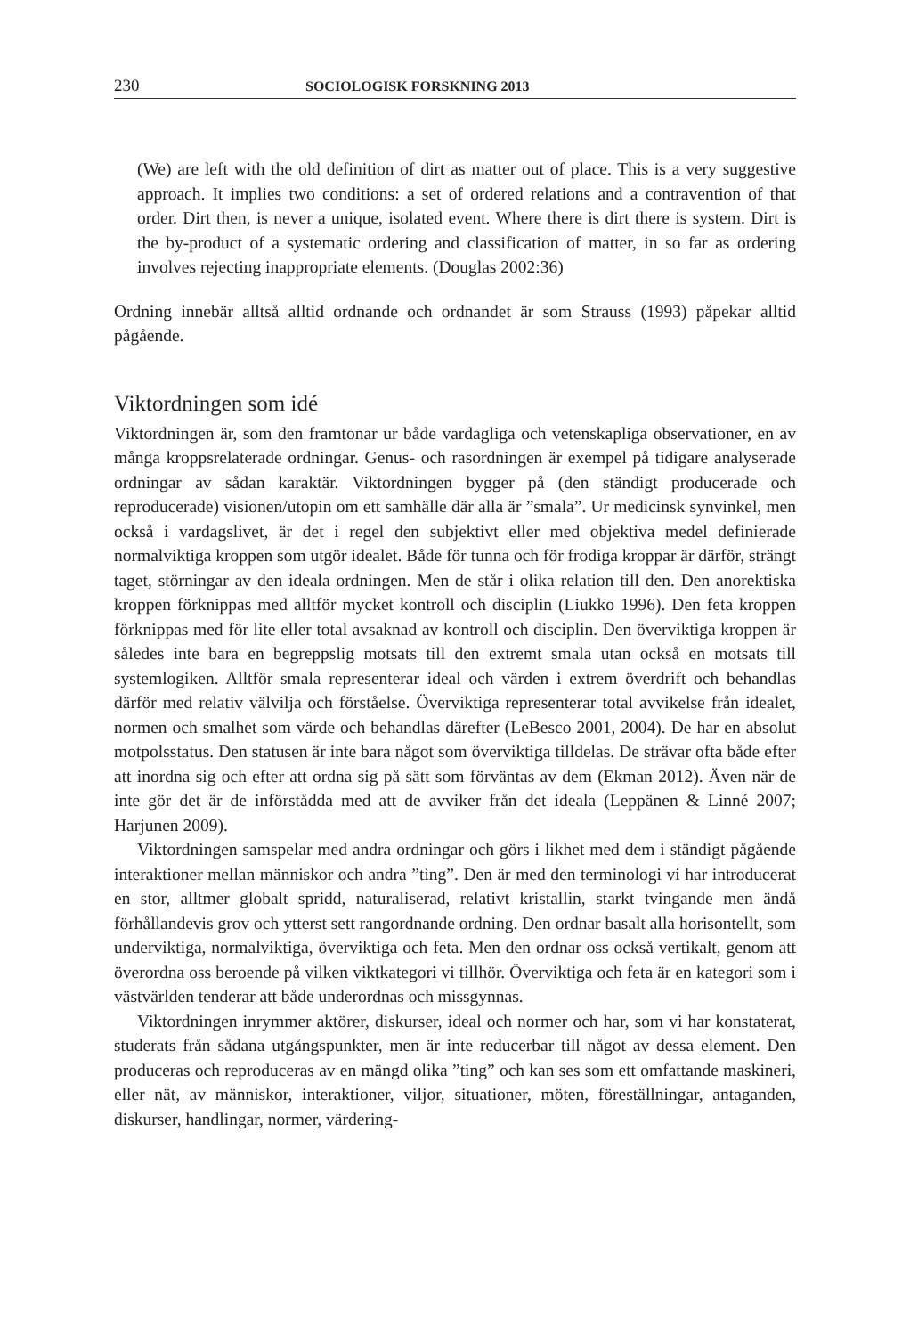230 SOCIOLOGISK FORSKNING 2013
(We) are left with the old definition of dirt as matter out of place. This is a very suggestive approach. It implies two conditions: a set of ordered relations and a contravention of that order. Dirt then, is never a unique, isolated event. Where there is dirt there is system. Dirt is the by-product of a systematic ordering and classification of matter, in so far as ordering involves rejecting inappropriate elements. (Douglas 2002:36)
Ordning innebär alltså alltid ordnande och ordnandet är som Strauss (1993) påpekar alltid pågående.
Viktordningen som idé
Viktordningen är, som den framtonar ur både vardagliga och vetenskapliga observationer, en av många kroppsrelaterade ordningar. Genus- och rasordningen är exempel på tidigare analyserade ordningar av sådan karaktär. Viktordningen bygger på (den ständigt producerade och reproducerade) visionen/utopin om ett samhälle där alla är ”smala”. Ur medicinsk synvinkel, men också i vardagslivet, är det i regel den subjektivt eller med objektiva medel definierade normalviktiga kroppen som utgör idealet. Både för tunna och för frodiga kroppar är därför, strängt taget, störningar av den ideala ordningen. Men de står i olika relation till den. Den anorektiska kroppen förknippas med alltför mycket kontroll och disciplin (Liukko 1996). Den feta kroppen förknippas med för lite eller total avsaknad av kontroll och disciplin. Den överviktiga kroppen är således inte bara en begreppslig motsats till den extremt smala utan också en motsats till systemlogiken. Alltför smala representerar ideal och värden i extrem överdrift och behandlas därför med relativ välvilja och förståelse. Överviktiga representerar total avvikelse från idealet, normen och smalhet som värde och behandlas därefter (LeBesco 2001, 2004). De har en absolut motpolsstatus. Den statusen är inte bara något som överviktiga tilldelas. De strävar ofta både efter att inordna sig och efter att ordna sig på sätt som förväntas av dem (Ekman 2012). Även när de inte gör det är de införstådda med att de avviker från det ideala (Leppänen & Linné 2007; Harjunen 2009).
Viktordningen samspelar med andra ordningar och görs i likhet med dem i ständigt pågående interaktioner mellan människor och andra ”ting”. Den är med den terminologi vi har introducerat en stor, alltmer globalt spridd, naturaliserad, relativt kristallin, starkt tvingande men ändå förhållandevis grov och ytterst sett rangordnande ordning. Den ordnar basalt alla horisontellt, som underviktiga, normalviktiga, överviktiga och feta. Men den ordnar oss också vertikalt, genom att överordna oss beroende på vilken viktkategori vi tillhör. Överviktiga och feta är en kategori som i västvärlden tenderar att både underordnas och missgynnas.
Viktordningen inrymmer aktörer, diskurser, ideal och normer och har, som vi har konstaterat, studerats från sådana utgångspunkter, men är inte reducerbar till något av dessa element. Den produceras och reproduceras av en mängd olika ”ting” och kan ses som ett omfattande maskineri, eller nät, av människor, interaktioner, viljor, situationer, möten, föreställningar, antaganden, diskurser, handlingar, normer, värdering-